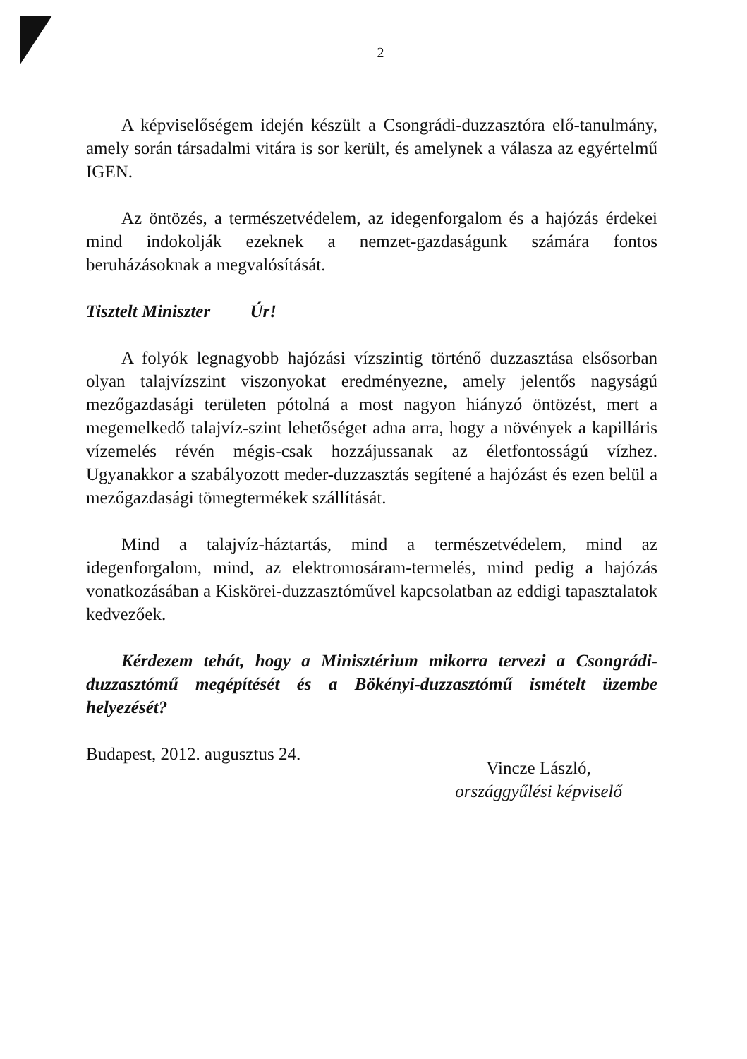2
A képviselőségem idején készült a Csongrádi-duzzasztóra elő-tanulmány, amely során társadalmi vitára is sor került, és amelynek a válasza az egyértelmű IGEN.
Az öntözés, a természetvédelem, az idegenforgalom és a hajózás érdekei mind indokolják ezeknek a nemzet-gazdaságunk számára fontos beruházásoknak a megvalósítását.
Tisztelt Miniszter Úr!
A folyók legnagyobb hajózási vízszintig történő duzzasztása elsősorban olyan talajvízszint viszonyokat eredményezne, amely jelentős nagyságú mezőgazdasági területen pótolná a most nagyon hiányzó öntözést, mert a megemelkedő talajvíz-szint lehetőséget adna arra, hogy a növények a kapilláris vízemelés révén mégis-csak hozzájussanak az életfontosságú vízhez. Ugyanakkor a szabályozott meder-duzzasztás segítené a hajózást és ezen belül a mezőgazdasági tömegtermékek szállítását.
Mind a talajvíz-háztartás, mind a természetvédelem, mind az idegenforgalom, mind, az elektromosáram-termelés, mind pedig a hajózás vonatkozásában a Kiskörei-duzzasztóművel kapcsolatban az eddigi tapasztalatok kedvezőek.
Kérdezem tehát, hogy a Minisztérium mikorra tervezi a Csongrádi-duzzasztómű megépítését és a Bökényi-duzzasztómű ismételt üzembe helyezését?
Budapest, 2012. augusztus 24.
Vincze László,
országgyűlési képviselő